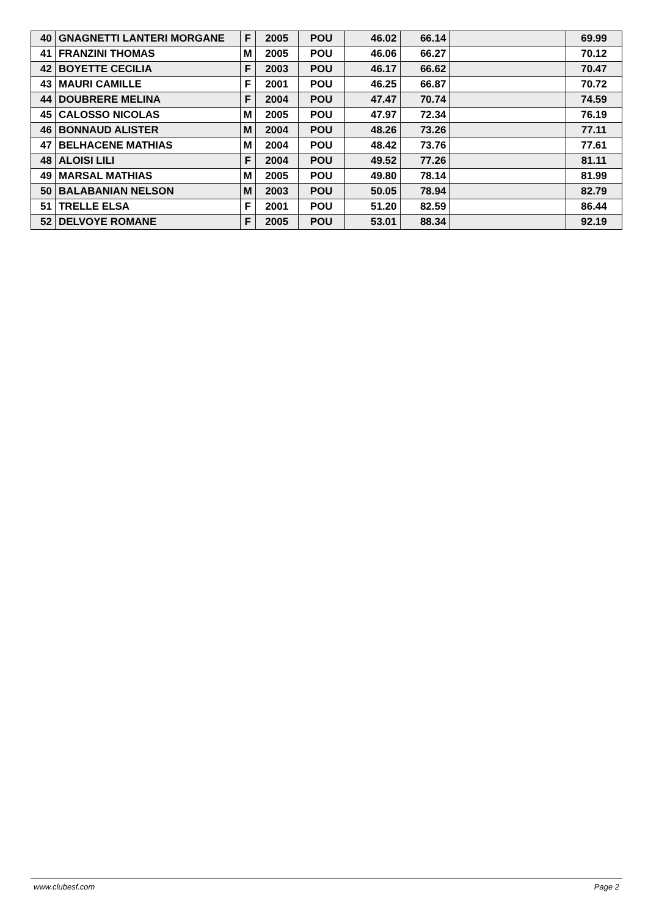| 40 | GNAGNETTI LANTERI MORGANE | F | 2005 | POU | 46.02 | 66.14 | | 69.99 |
| 41 | FRANZINI THOMAS | M | 2005 | POU | 46.06 | 66.27 | | 70.12 |
| 42 | BOYETTE CECILIA | F | 2003 | POU | 46.17 | 66.62 | | 70.47 |
| 43 | MAURI CAMILLE | F | 2001 | POU | 46.25 | 66.87 | | 70.72 |
| 44 | DOUBRERE MELINA | F | 2004 | POU | 47.47 | 70.74 | | 74.59 |
| 45 | CALOSSO NICOLAS | M | 2005 | POU | 47.97 | 72.34 | | 76.19 |
| 46 | BONNAUD ALISTER | M | 2004 | POU | 48.26 | 73.26 | | 77.11 |
| 47 | BELHACENE MATHIAS | M | 2004 | POU | 48.42 | 73.76 | | 77.61 |
| 48 | ALOISI LILI | F | 2004 | POU | 49.52 | 77.26 | | 81.11 |
| 49 | MARSAL MATHIAS | M | 2005 | POU | 49.80 | 78.14 | | 81.99 |
| 50 | BALABANIAN NELSON | M | 2003 | POU | 50.05 | 78.94 | | 82.79 |
| 51 | TRELLE ELSA | F | 2001 | POU | 51.20 | 82.59 | | 86.44 |
| 52 | DELVOYE ROMANE | F | 2005 | POU | 53.01 | 88.34 | | 92.19 |
www.clubesf.com Page 2